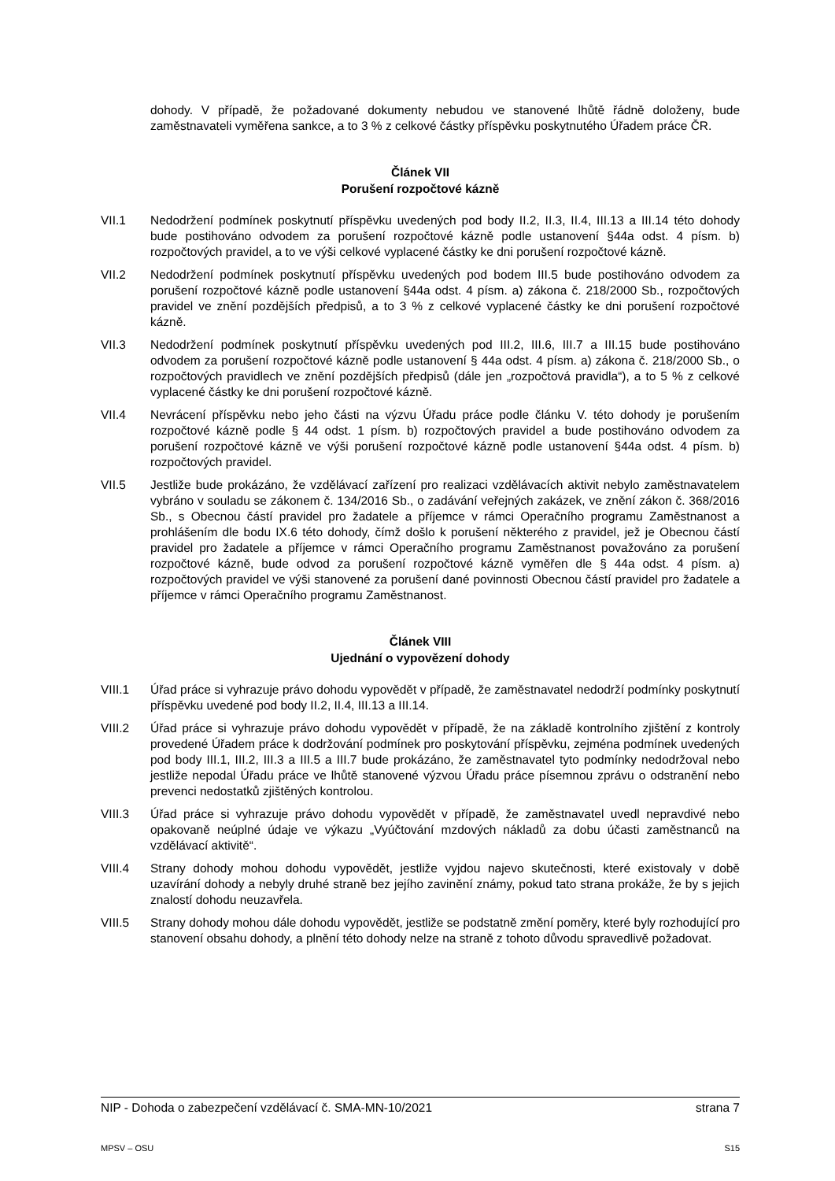dohody. V případě, že požadované dokumenty nebudou ve stanovené lhůtě řádně doloženy, bude zaměstnavateli vyměřena sankce, a to 3 % z celkové částky příspěvku poskytnutého Úřadem práce ČR.
Článek VII
Porušení rozpočtové kázně
VII.1 Nedodržení podmínek poskytnutí příspěvku uvedených pod body II.2, II.3, II.4, III.13 a III.14 této dohody bude postihováno odvodem za porušení rozpočtové kázně podle ustanovení §44a odst. 4 písm. b) rozpočtových pravidel, a to ve výši celkové vyplacené částky ke dni porušení rozpočtové kázně.
VII.2 Nedodržení podmínek poskytnutí příspěvku uvedených pod bodem III.5 bude postihováno odvodem za porušení rozpočtové kázně podle ustanovení §44a odst. 4 písm. a) zákona č. 218/2000 Sb., rozpočtových pravidel ve znění pozdějších předpisů, a to 3 % z celkové vyplacené částky ke dni porušení rozpočtové kázně.
VII.3 Nedodržení podmínek poskytnutí příspěvku uvedených pod III.2, III.6, III.7 a III.15 bude postihováno odvodem za porušení rozpočtové kázně podle ustanovení § 44a odst. 4 písm. a) zákona č. 218/2000 Sb., o rozpočtových pravidlech ve znění pozdějších předpisů (dále jen „rozpočtová pravidla“), a to 5 % z celkové vyplacené částky ke dni porušení rozpočtové kázně.
VII.4 Nevrácení příspěvku nebo jeho části na výzvu Úřadu práce podle článku V. této dohody je porušením rozpočtové kázně podle § 44 odst. 1 písm. b) rozpočtových pravidel a bude postihováno odvodem za porušení rozpočtové kázně ve výši porušení rozpočtové kázně podle ustanovení §44a odst. 4 písm. b) rozpočtových pravidel.
VII.5 Jestliže bude prokázáno, že vzdělávací zařízení pro realizaci vzdělávacích aktivit nebylo zaměstnavatelem vybráno v souladu se zákonem č. 134/2016 Sb., o zadávání veřejných zakázek, ve znění zákon č. 368/2016 Sb., s Obecnou částí pravidel pro žadatele a příjemce v rámci Operačního programu Zaměstnanost a prohlášením dle bodu IX.6 této dohody, čímž došlo k porušení některého z pravidel, jež je Obecnou částí pravidel pro žadatele a příjemce v rámci Operačního programu Zaměstnanost považováno za porušení rozpočtové kázně, bude odvod za porušení rozpočtové kázně vyměřen dle § 44a odst. 4 písm. a) rozpočtových pravidel ve výši stanovené za porušení dané povinnosti Obecnou částí pravidel pro žadatele a příjemce v rámci Operačního programu Zaměstnanost.
Článek VIII
Ujednání o vypovězení dohody
VIII.1 Úřad práce si vyhrazuje právo dohodu vypovědět v případě, že zaměstnavatel nedodrží podmínky poskytnutí příspěvku uvedené pod body II.2, II.4, III.13 a III.14.
VIII.2 Úřad práce si vyhrazuje právo dohodu vypovědět v případě, že na základě kontrolního zjištění z kontroly provedené Úřadem práce k dodržování podmínek pro poskytování příspěvku, zejména podmínek uvedených pod body III.1, III.2, III.3 a III.5 a III.7 bude prokázáno, že zaměstnavatel tyto podmínky nedodržoval nebo jestliže nepodal Úřadu práce ve lhůtě stanovené výzvou Úřadu práce písemnou zprávu o odstranění nebo prevenci nedostatků zjištěných kontrolou.
VIII.3 Úřad práce si vyhrazuje právo dohodu vypovědět v případě, že zaměstnavatel uvedl nepravdivé nebo opakovaně neúplné údaje ve výkazu „Vyúčtování mzdových nákladů za dobu účasti zaměstnanců na vzdělávací aktivitě“.
VIII.4 Strany dohody mohou dohodu vypovědět, jestliže vyjdou najevo skutečnosti, které existovaly v době uzavírání dohody a nebyly druhé straně bez jejího zavinění známy, pokud tato strana prokáže, že by s jejich znalostí dohodu neuzavřela.
VIII.5 Strany dohody mohou dále dohodu vypovědět, jestliže se podstatně změní poměry, které byly rozhodující pro stanovení obsahu dohody, a plnění této dohody nelze na straně z tohoto důvodu spravedlivě požadovat.
NIP - Dohoda o zabezpečení vzdělávací č. SMA-MN-10/2021 strana 7
MPSV – OSU S15